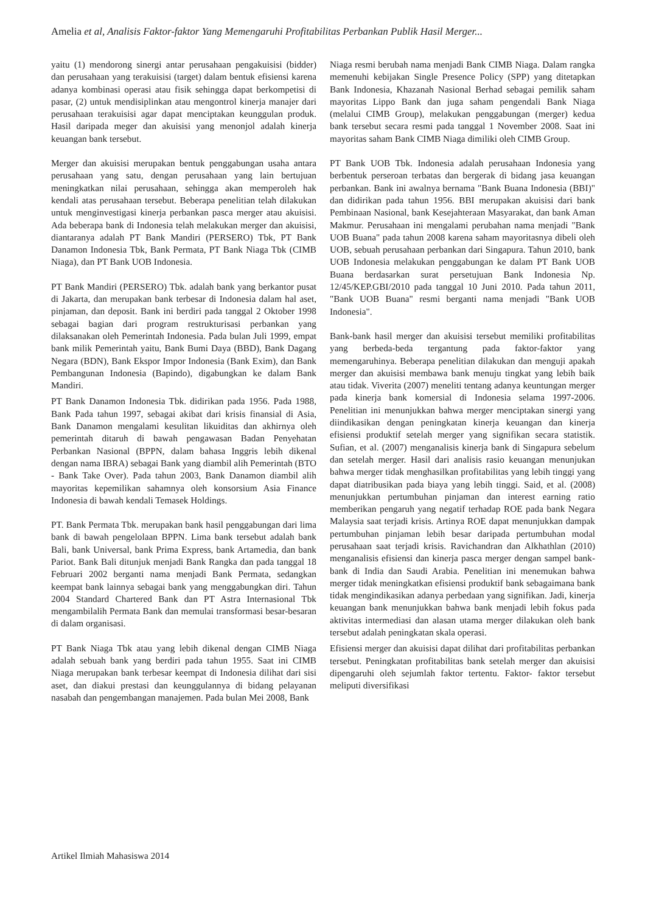Amelia et al, Analisis Faktor-faktor Yang Memengaruhi Profitabilitas Perbankan Publik Hasil Merger...
yaitu (1) mendorong sinergi antar perusahaan pengakuisisi (bidder) dan perusahaan yang terakuisisi (target) dalam bentuk efisiensi karena adanya kombinasi operasi atau fisik sehingga dapat berkompetisi di pasar, (2) untuk mendisiplinkan atau mengontrol kinerja manajer dari perusahaan terakuisisi agar dapat menciptakan keunggulan produk. Hasil daripada meger dan akuisisi yang menonjol adalah kinerja keuangan bank tersebut.
Merger dan akuisisi merupakan bentuk penggabungan usaha antara perusahaan yang satu, dengan perusahaan yang lain bertujuan meningkatkan nilai perusahaan, sehingga akan memperoleh hak kendali atas perusahaan tersebut. Beberapa penelitian telah dilakukan untuk menginvestigasi kinerja perbankan pasca merger atau akuisisi. Ada beberapa bank di Indonesia telah melakukan merger dan akuisisi, diantaranya adalah PT Bank Mandiri (PERSERO) Tbk, PT Bank Danamon Indonesia Tbk, Bank Permata, PT Bank Niaga Tbk (CIMB Niaga), dan PT Bank UOB Indonesia.
PT Bank Mandiri (PERSERO) Tbk. adalah bank yang berkantor pusat di Jakarta, dan merupakan bank terbesar di Indonesia dalam hal aset, pinjaman, dan deposit. Bank ini berdiri pada tanggal 2 Oktober 1998 sebagai bagian dari program restrukturisasi perbankan yang dilaksanakan oleh Pemerintah Indonesia. Pada bulan Juli 1999, empat bank milik Pemerintah yaitu, Bank Bumi Daya (BBD), Bank Dagang Negara (BDN), Bank Ekspor Impor Indonesia (Bank Exim), dan Bank Pembangunan Indonesia (Bapindo), digabungkan ke dalam Bank Mandiri.
PT Bank Danamon Indonesia Tbk. didirikan pada 1956. Pada 1988, Bank Pada tahun 1997, sebagai akibat dari krisis finansial di Asia, Bank Danamon mengalami kesulitan likuiditas dan akhirnya oleh pemerintah ditaruh di bawah pengawasan Badan Penyehatan Perbankan Nasional (BPPN, dalam bahasa Inggris lebih dikenal dengan nama IBRA) sebagai Bank yang diambil alih Pemerintah (BTO - Bank Take Over). Pada tahun 2003, Bank Danamon diambil alih mayoritas kepemilikan sahamnya oleh konsorsium Asia Finance Indonesia di bawah kendali Temasek Holdings.
PT. Bank Permata Tbk. merupakan bank hasil penggabungan dari lima bank di bawah pengelolaan BPPN. Lima bank tersebut adalah bank Bali, bank Universal, bank Prima Express, bank Artamedia, dan bank Pariot. Bank Bali ditunjuk menjadi Bank Rangka dan pada tanggal 18 Februari 2002 berganti nama menjadi Bank Permata, sedangkan keempat bank lainnya sebagai bank yang menggabungkan diri. Tahun 2004 Standard Chartered Bank dan PT Astra Internasional Tbk mengambilalih Permata Bank dan memulai transformasi besar-besaran di dalam organisasi.
PT Bank Niaga Tbk atau yang lebih dikenal dengan CIMB Niaga adalah sebuah bank yang berdiri pada tahun 1955. Saat ini CIMB Niaga merupakan bank terbesar keempat di Indonesia dilihat dari sisi aset, dan diakui prestasi dan keunggulannya di bidang pelayanan nasabah dan pengembangan manajemen. Pada bulan Mei 2008, Bank
Niaga resmi berubah nama menjadi Bank CIMB Niaga. Dalam rangka memenuhi kebijakan Single Presence Policy (SPP) yang ditetapkan Bank Indonesia, Khazanah Nasional Berhad sebagai pemilik saham mayoritas Lippo Bank dan juga saham pengendali Bank Niaga (melalui CIMB Group), melakukan penggabungan (merger) kedua bank tersebut secara resmi pada tanggal 1 November 2008. Saat ini mayoritas saham Bank CIMB Niaga dimiliki oleh CIMB Group.
PT Bank UOB Tbk. Indonesia adalah perusahaan Indonesia yang berbentuk perseroan terbatas dan bergerak di bidang jasa keuangan perbankan. Bank ini awalnya bernama "Bank Buana Indonesia (BBI)" dan didirikan pada tahun 1956. BBI merupakan akuisisi dari bank Pembinaan Nasional, bank Kesejahteraan Masyarakat, dan bank Aman Makmur. Perusahaan ini mengalami perubahan nama menjadi "Bank UOB Buana" pada tahun 2008 karena saham mayoritasnya dibeli oleh UOB, sebuah perusahaan perbankan dari Singapura. Tahun 2010, bank UOB Indonesia melakukan penggabungan ke dalam PT Bank UOB Buana berdasarkan surat persetujuan Bank Indonesia Np. 12/45/KEP.GBI/2010 pada tanggal 10 Juni 2010. Pada tahun 2011, "Bank UOB Buana" resmi berganti nama menjadi "Bank UOB Indonesia".
Bank-bank hasil merger dan akuisisi tersebut memiliki profitabilitas yang berbeda-beda tergantung pada faktor-faktor yang memengaruhinya. Beberapa penelitian dilakukan dan menguji apakah merger dan akuisisi membawa bank menuju tingkat yang lebih baik atau tidak. Viverita (2007) meneliti tentang adanya keuntungan merger pada kinerja bank komersial di Indonesia selama 1997-2006. Penelitian ini menunjukkan bahwa merger menciptakan sinergi yang diindikasikan dengan peningkatan kinerja keuangan dan kinerja efisiensi produktif setelah merger yang signifikan secara statistik. Sufian, et al. (2007) menganalisis kinerja bank di Singapura sebelum dan setelah merger. Hasil dari analisis rasio keuangan menunjukan bahwa merger tidak menghasilkan profitabilitas yang lebih tinggi yang dapat diatribusikan pada biaya yang lebih tinggi. Said, et al. (2008) menunjukkan pertumbuhan pinjaman dan interest earning ratio memberikan pengaruh yang negatif terhadap ROE pada bank Negara Malaysia saat terjadi krisis. Artinya ROE dapat menunjukkan dampak pertumbuhan pinjaman lebih besar daripada pertumbuhan modal perusahaan saat terjadi krisis. Ravichandran dan Alkhathlan (2010) menganalisis efisiensi dan kinerja pasca merger dengan sampel bank-bank di India dan Saudi Arabia. Penelitian ini menemukan bahwa merger tidak meningkatkan efisiensi produktif bank sebagaimana bank tidak mengindikasikan adanya perbedaan yang signifikan. Jadi, kinerja keuangan bank menunjukkan bahwa bank menjadi lebih fokus pada aktivitas intermediasi dan alasan utama merger dilakukan oleh bank tersebut adalah peningkatan skala operasi.
Efisiensi merger dan akuisisi dapat dilihat dari profitabilitas perbankan tersebut. Peningkatan profitabilitas bank setelah merger dan akuisisi dipengaruhi oleh sejumlah faktor tertentu. Faktor- faktor tersebut meliputi diversifikasi
Artikel Ilmiah Mahasiswa 2014